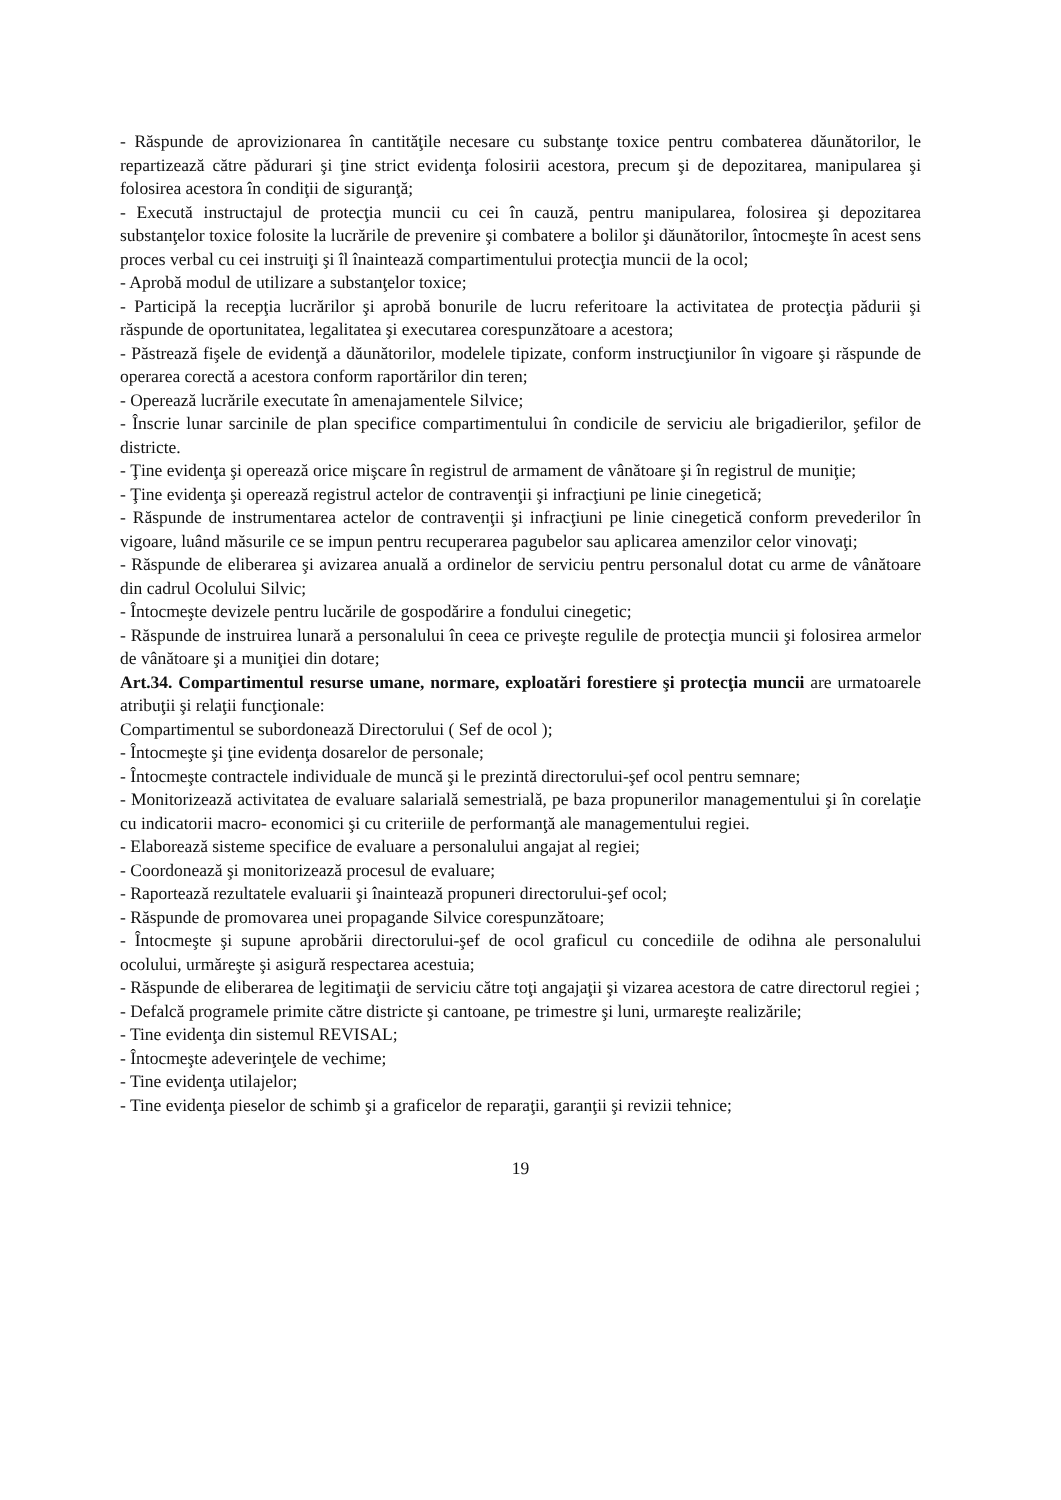- Răspunde de aprovizionarea în cantităţile necesare cu substanţe toxice pentru combaterea dăunătorilor, le repartizează către pădurari şi ţine strict evidenţa folosirii acestora, precum şi de depozitarea, manipularea şi folosirea acestora în condiţii de siguranţă;
- Execută instructajul de protecţia muncii cu cei în cauză, pentru manipularea, folosirea şi depozitarea substanţelor toxice folosite la lucrările de prevenire şi combatere a bolilor şi dăunătorilor, întocmeşte în acest sens proces verbal cu cei instruiţi şi îl înaintează compartimentului protecţia muncii de la ocol;
- Aprobă modul de utilizare a substanţelor toxice;
- Participă la recepţia lucrărilor şi aprobă bonurile de lucru referitoare la activitatea de protecţia pădurii şi răspunde de oportunitatea, legalitatea şi executarea corespunzătoare a acestora;
- Păstrează fişele de evidenţă a dăunătorilor, modelele tipizate, conform instrucţiunilor în vigoare şi răspunde de operarea corectă a acestora conform raportărilor din teren;
- Operează lucrările executate în amenajamentele Silvice;
- Înscrie lunar sarcinile de plan specifice compartimentului în condicile de serviciu ale brigadierilor, şefilor de districte.
- Ţine evidenţa şi operează orice mişcare în registrul de armament de vânătoare şi în registrul de muniţie;
- Ţine evidenţa şi operează registrul actelor de contravenţii şi infracţiuni pe linie cinegetică;
- Răspunde de instrumentarea actelor de contravenţii şi infracţiuni pe linie cinegetică conform prevederilor în vigoare, luând măsurile ce se impun pentru recuperarea pagubelor sau aplicarea amenzilor celor vinovaţi;
- Răspunde de eliberarea şi avizarea anuală a ordinelor de serviciu pentru personalul dotat cu arme de vânătoare din cadrul Ocolului Silvic;
- Întocmeşte devizele pentru lucările de gospodărire a fondului cinegetic;
- Răspunde de instruirea lunară a personalului în ceea ce priveşte regulile de protecţia muncii şi folosirea armelor de vânătoare şi a muniţiei din dotare;
Art.34. Compartimentul resurse umane, normare, exploatări forestiere şi protecţia muncii are urmatoarele atribuţii şi relaţii funcţionale:
Compartimentul se subordonează Directorului ( Sef de ocol );
- Întocmeşte şi ţine evidenţa dosarelor de personale;
- Întocmeşte contractele individuale de muncă şi le prezintă directorului-şef ocol pentru semnare;
- Monitorizează activitatea de evaluare salarială semestrială, pe baza propunerilor managementului şi în corelaţie cu indicatorii macro- economici şi cu criteriile de performanţă ale managementului regiei.
- Elaborează sisteme specifice de evaluare a personalului angajat al regiei;
- Coordonează şi monitorizează procesul de evaluare;
- Raportează rezultatele evaluarii şi înaintează propuneri directorului-şef ocol;
- Răspunde de promovarea unei propagande Silvice corespunzătoare;
- Întocmeşte şi supune aprobării directorului-şef de ocol graficul cu concediile de odihna ale personalului ocolului, urmăreşte şi asigură respectarea acestuia;
- Răspunde de eliberarea de legitimaţii de serviciu către toţi angajaţii şi vizarea acestora de catre directorul regiei ;
- Defalcă programele primite către districte şi cantoane, pe trimestre şi luni, urmareşte realizările;
- Tine evidenţa din sistemul REVISAL;
- Întocmeşte adeverinţele de vechime;
- Tine evidenţa utilajelor;
- Tine evidenţa pieselor de schimb şi a graficelor de reparaţii, garanţii şi revizii tehnice;
19